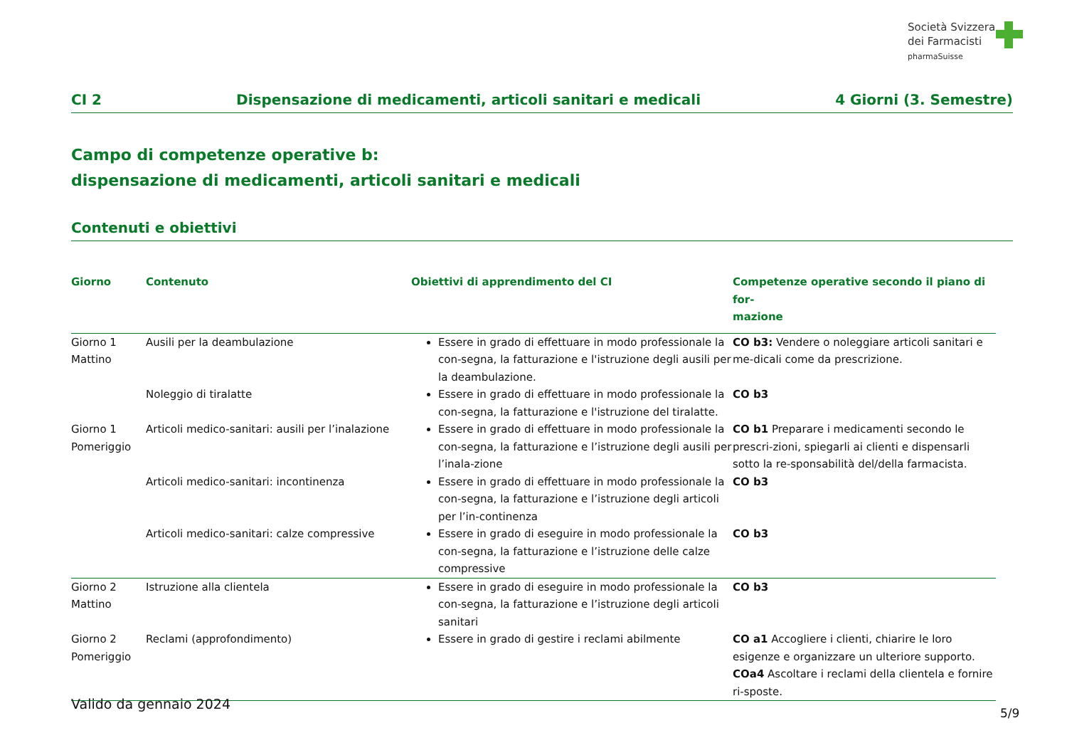Società Svizzera
dei Farmacisti
pharmaSuisse
CI 2 Dispensazione di medicamenti, articoli sanitari e medicali 4 Giorni (3. Semestre)
Campo di competenze operative b:
dispensazione di medicamenti, articoli sanitari e medicali
Contenuti e obiettivi
| Giorno | Contenuto | Obiettivi di apprendimento del CI | Competenze operative secondo il piano di for- mazione |
| --- | --- | --- | --- |
| Giorno 1 Mattino | Ausili per la deambulazione | Essere in grado di effettuare in modo professionale la con-segna, la fatturazione e l'istruzione degli ausili per la deambulazione. | CO b3: Vendere o noleggiare articoli sanitari e me-dicali come da prescrizione. |
| | Noleggio di tiralatte | Essere in grado di effettuare in modo professionale la con-segna, la fatturazione e l'istruzione del tiralatte. | CO b3 |
| Giorno 1 Pomeriggio | Articoli medico-sanitari: ausili per l’inalazione | Essere in grado di effettuare in modo professionale la con-segna, la fatturazione e l’istruzione degli ausili per l’inala-zione | CO b1 Preparare i medicamenti secondo le prescri-zioni, spiegarli ai clienti e dispensarli sotto la re-sponsabilità del/della farmacista. |
| | Articoli medico-sanitari: incontinenza | Essere in grado di effettuare in modo professionale la con-segna, la fatturazione e l’istruzione degli articoli per l’in-continenza | CO b3 |
| | Articoli medico-sanitari: calze compressive | Essere in grado di eseguire in modo professionale la con-segna, la fatturazione e l’istruzione delle calze compressive | CO b3 |
| Giorno 2 Mattino | Istruzione alla clientela | Essere in grado di eseguire in modo professionale la con-segna, la fatturazione e l’istruzione degli articoli sanitari | CO b3 |
| Giorno 2 Pomeriggio | Reclami (approfondimento) | Essere in grado di gestire i reclami abilmente | CO a1 Accogliere i clienti, chiarire le loro esigenze e organizzare un ulteriore supporto. COa4 Ascoltare i reclami della clientela e fornire ri-sposte. |
Valido da gennaio 2024
5/9